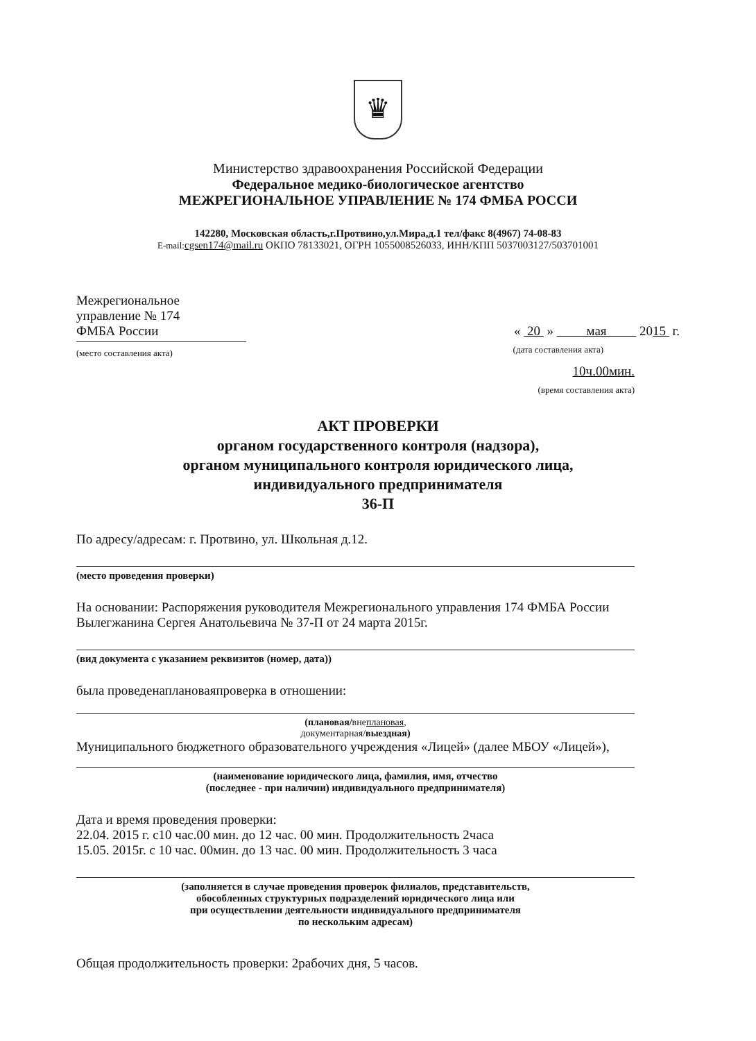♛
Министерство здравоохранения Российской Федерации
Федеральное медико-биологическое агентство
МЕЖРЕГИОНАЛЬНОЕ УПРАВЛЕНИЕ № 174 ФМБА РОССИ
142280, Московская область,г.Протвино,ул.Мира,д.1 тел/факс 8(4967) 74-08-83
E-mail: cgsen174@mail.ru ОКПО 78133021, ОГРН 1055008526033, ИНН/КПП 5037003127/503701001
Межрегиональное
управление № 174
ФМБА России
(место составления акта)
« 20 » мая 2015 г.
(дата составления акта)
10ч.00мин.
(время составления акта)
АКТ ПРОВЕРКИ
органом государственного контроля (надзора),
органом муниципального контроля юридического лица,
индивидуального предпринимателя
36-П
По адресу/адресам: г. Протвино, ул. Школьная д.12.
(место проведения проверки)
На основании: Распоряжения руководителя Межрегионального управления 174 ФМБА России Вылегжанина Сергея Анатольевича № 37-П от 24 марта 2015г.
(вид документа с указанием реквизитов (номер, дата))
была проведенаплановаяпроверка в отношении:
(плановая/внеплановая,
документарная/выездная)
Муниципального бюджетного образовательного учреждения «Лицей» (далее МБОУ «Лицей»),
(наименование юридического лица, фамилия, имя, отчество
(последнее - при наличии) индивидуального предпринимателя)
Дата и время проведения проверки:
22.04. 2015 г. с10 час.00 мин. до 12 час. 00 мин. Продолжительность 2часа
15.05. 2015г. с 10 час. 00мин. до 13 час. 00 мин. Продолжительность 3 часа
(заполняется в случае проведения проверок филиалов, представительств,
обособленных структурных подразделений юридического лица или
при осуществлении деятельности индивидуального предпринимателя
по нескольким адресам)
Общая продолжительность проверки: 2рабочих дня, 5 часов.